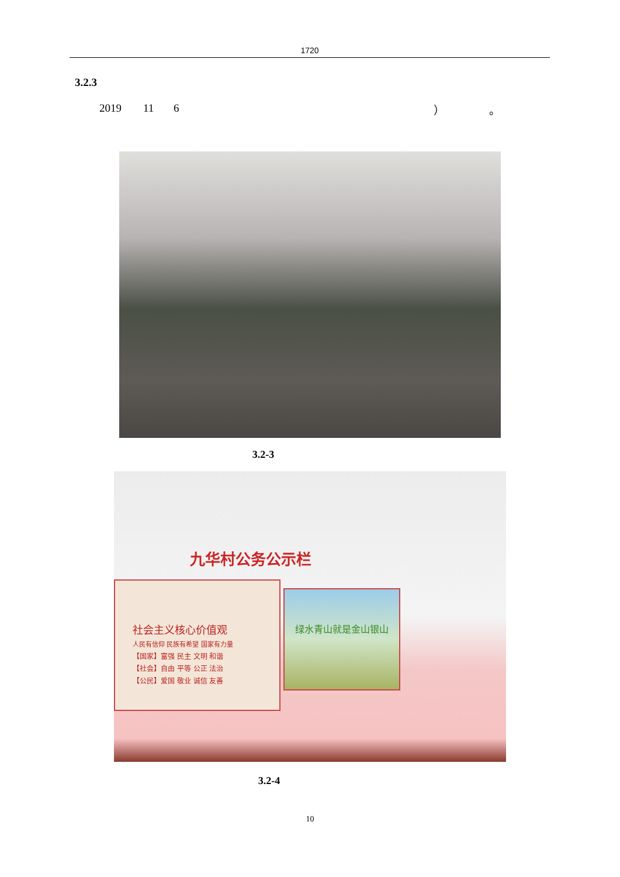1720
3.2.3
2019 11 6 ） 。
3.2-3
九华村公务公示栏
社会主义核心价值观
人民有信仰 民族有希望 国家有力量
【国家】富强 民主 文明 和谐
【社会】自由 平等 公正 法治
【公民】爱国 敬业 诚信 友善
绿水青山就是金山银山
3.2-4
10